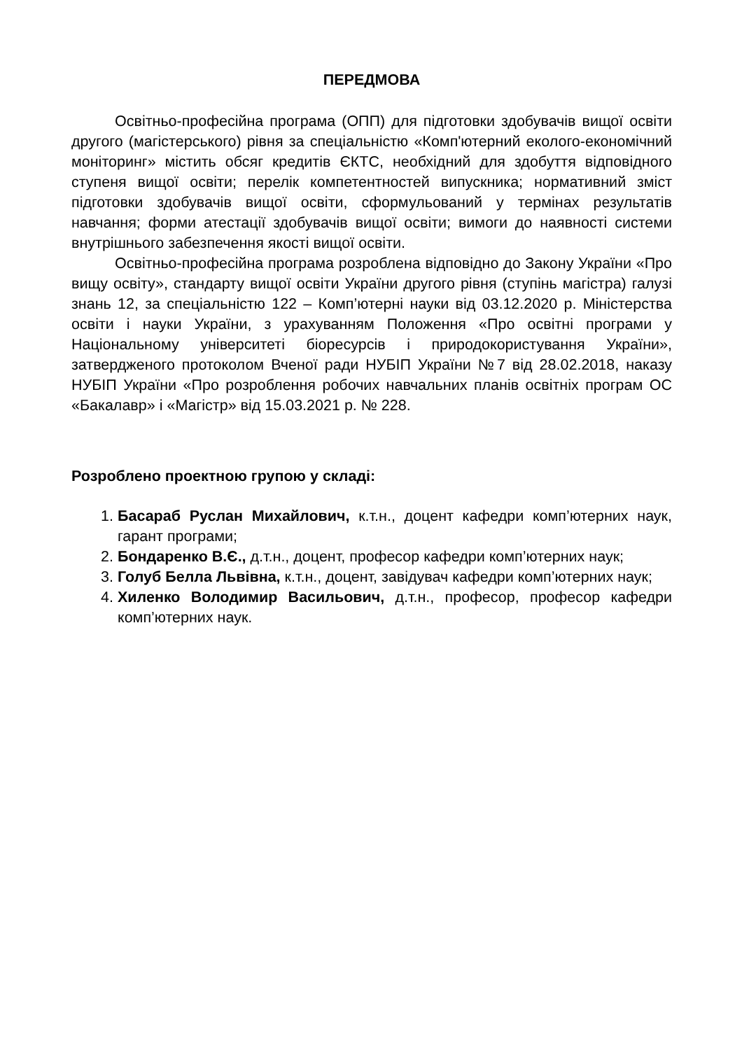ПЕРЕДМОВА
Освітньо-професійна програма (ОПП) для підготовки здобувачів вищої освіти другого (магістерського) рівня за спеціальністю «Комп'ютерний еколого-економічний моніторинг» містить обсяг кредитів ЄКТС, необхідний для здобуття відповідного ступеня вищої освіти; перелік компетентностей випускника; нормативний зміст підготовки здобувачів вищої освіти, сформульований у термінах результатів навчання; форми атестації здобувачів вищої освіти; вимоги до наявності системи внутрішнього забезпечення якості вищої освіти.
Освітньо-професійна програма розроблена відповідно до Закону України «Про вищу освіту», стандарту вищої освіти України другого рівня (ступінь магістра) галузі знань 12, за спеціальністю 122 – Комп’ютерні науки від 03.12.2020 р. Міністерства освіти і науки України, з урахуванням Положення «Про освітні програми у Національному університеті біоресурсів і природокористування України», затвердженого протоколом Вченої ради НУБІП України №7 від 28.02.2018, наказу НУБІП України «Про розроблення робочих навчальних планів освітніх програм ОС «Бакалавр» і «Магістр» від 15.03.2021 р. № 228.
Розроблено проектною групою у складі:
1. Басараб Руслан Михайлович, к.т.н., доцент кафедри комп’ютерних наук, гарант програми;
2. Бондаренко В.Є., д.т.н., доцент, професор кафедри комп’ютерних наук;
3. Голуб Белла Львівна, к.т.н., доцент, завідувач кафедри комп’ютерних наук;
4. Хиленко Володимир Васильович, д.т.н., професор, професор кафедри комп’ютерних наук.